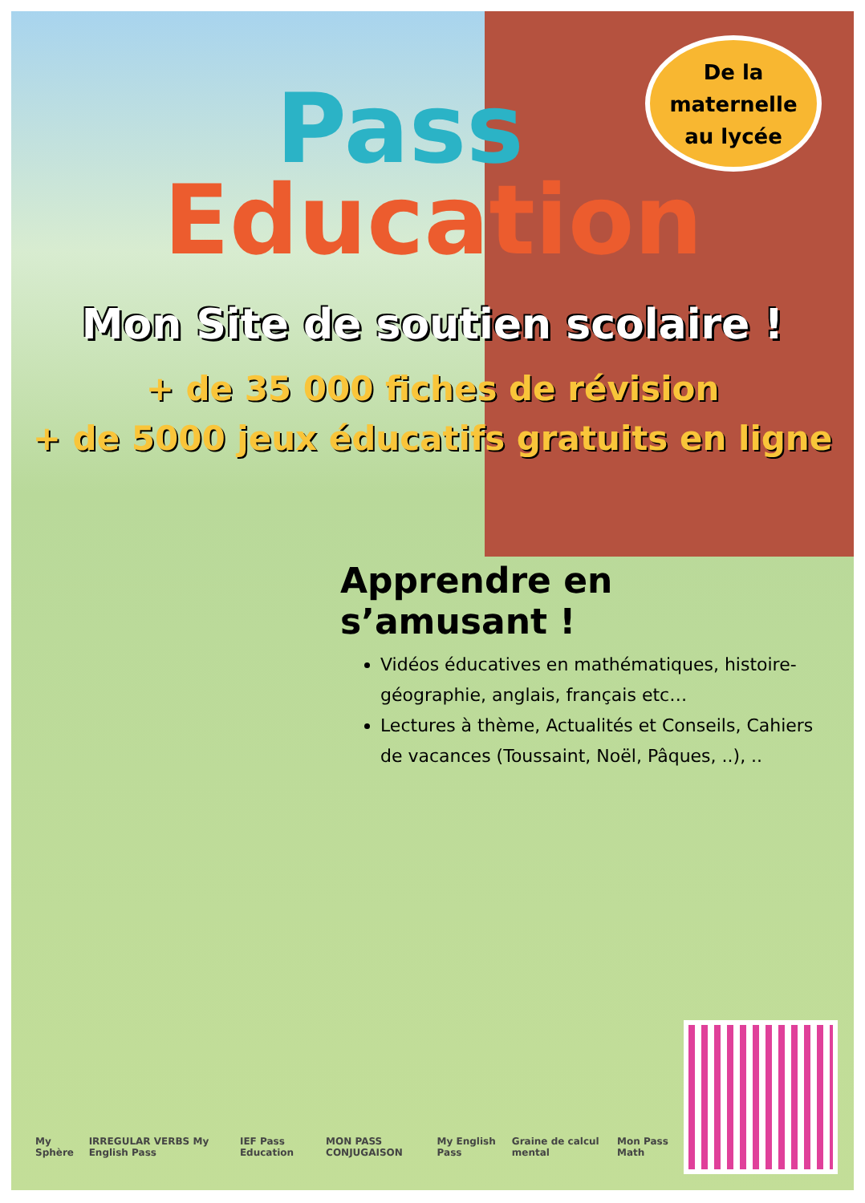Pass
Education
De la
maternelle
au lycée
Mon Site de soutien scolaire !
+ de 35 000 fiches de révision
+ de 5000 jeux éducatifs gratuits en ligne
Apprendre en s’amusant !
Vidéos éducatives en mathématiques, histoire-géographie, anglais, français etc…
Lectures à thème, Actualités et Conseils, Cahiers de vacances (Toussaint, Noël, Pâques, ..), ..
My Sphère IRREGULAR VERBS My English Pass IEF Pass Education MON PASS CONJUGAISON My English Pass Graine de calcul mental Mon Pass Math